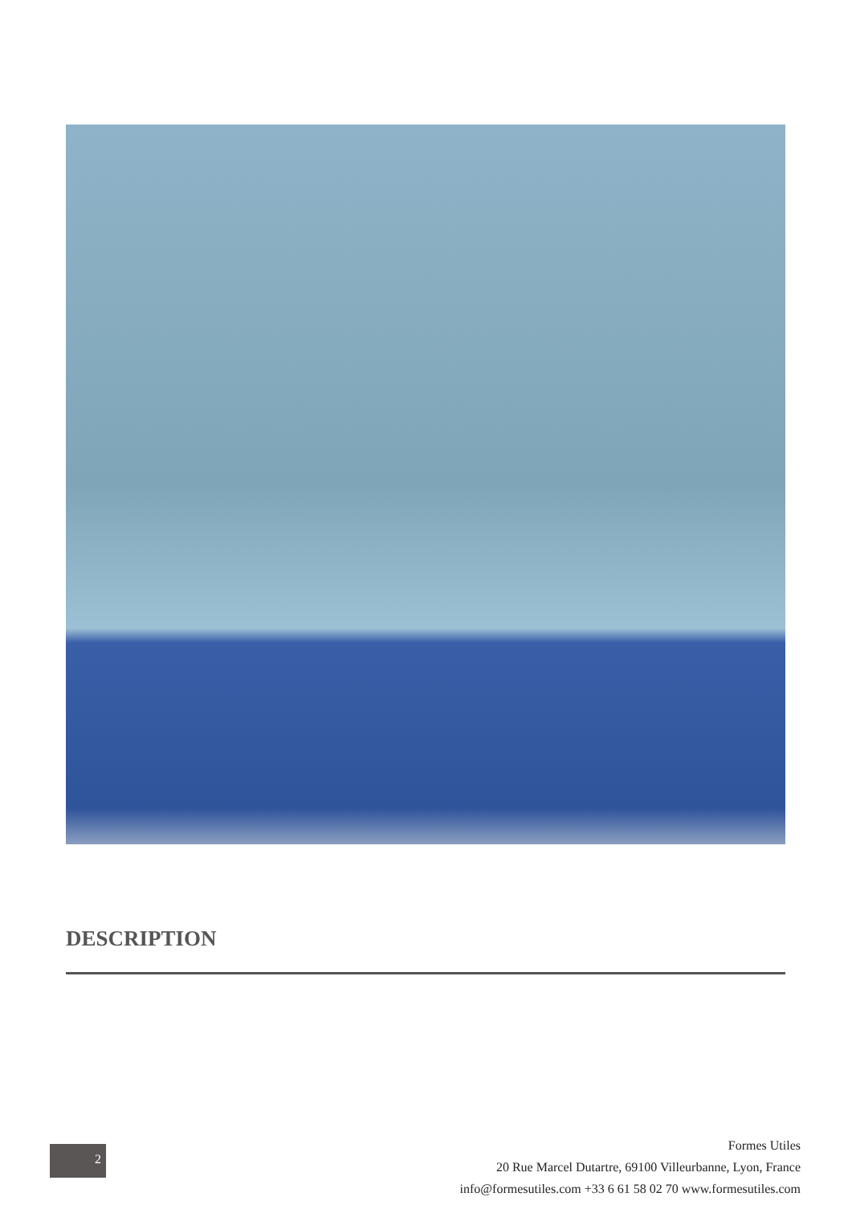DESCRIPTION
Formes Utiles
20 Rue Marcel Dutartre, 69100 Villeurbanne, Lyon, France
info@formesutiles.com +33 6 61 58 02 70 www.formesutiles.com
2